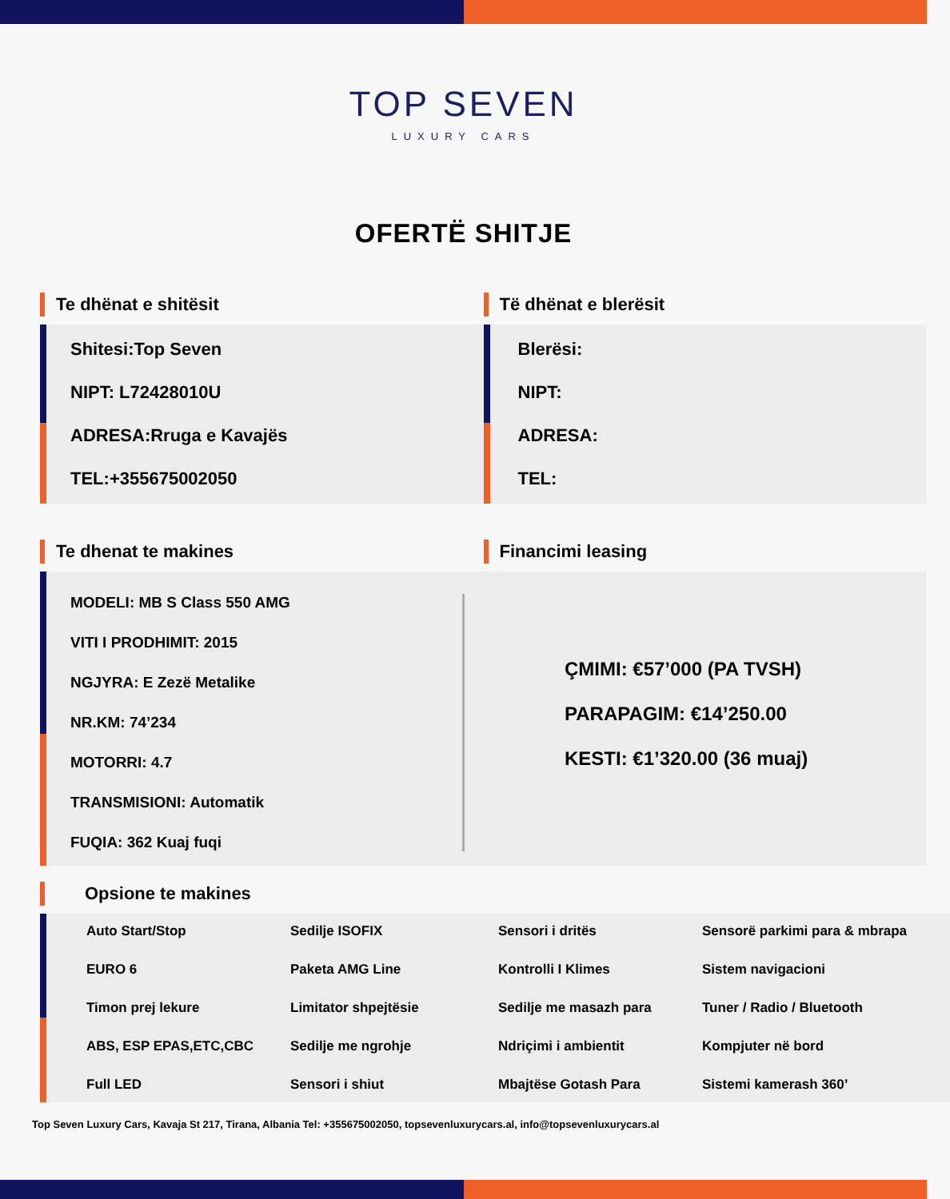TOP SEVEN
LUXURY CARS
OFERTË SHITJE
Te dhënat e shitësit
Shitesi:Top Seven
NIPT: L72428010U
ADRESA:Rruga e Kavajës
TEL:+355675002050
Të dhënat e blerësit
Blerësi:
NIPT:
ADRESA:
TEL:
Te dhenat te makines Financimi leasing
MODELI: MB S Class 550 AMG
VITI I PRODHIMIT: 2015
NGJYRA: E Zezë Metalike
NR.KM: 74’234
MOTORRI: 4.7
TRANSMISIONI: Automatik
FUQIA: 362 Kuaj fuqi
ÇMIMI: €57’000 (PA TVSH)
PARAPAGIM: €14’250.00
KESTI: €1’320.00 (36 muaj)
Opsione te makines
Auto Start/Stop
Sedilje ISOFIX
Sensori i dritës
Sensorë parkimi para & mbrapa
EURO 6
Paketa AMG Line
Kontrolli I Klimes
Sistem navigacioni
Timon prej lekure
Limitator shpejtësie
Sedilje me masazh para
Tuner / Radio / Bluetooth
ABS, ESP EPAS,ETC,CBC
Sedilje me ngrohje
Ndriçimi i ambientit
Kompjuter në bord
Full LED
Sensori i shiut
Mbajtëse Gotash Para
Sistemi kamerash 360’
Top Seven Luxury Cars, Kavaja St 217, Tirana, Albania Tel: +355675002050, topsevenluxurycars.al, info@topsevenluxurycars.al